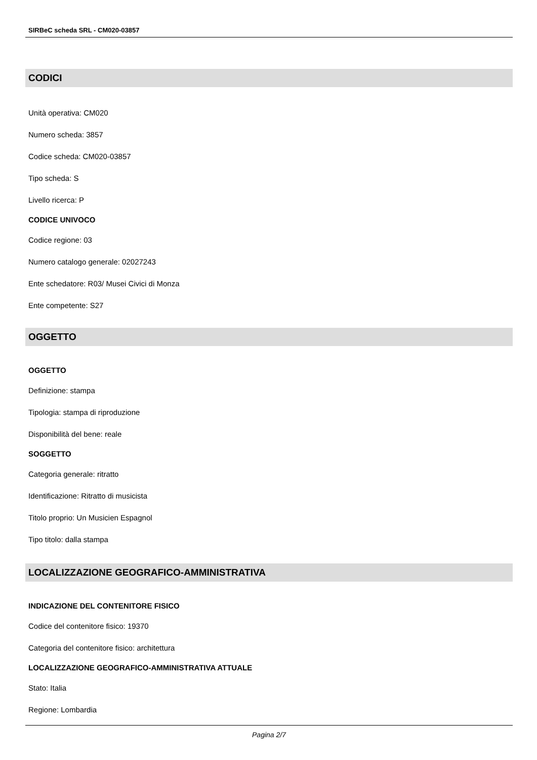SIRBeC scheda SRL - CM020-03857
CODICI
Unità operativa: CM020
Numero scheda: 3857
Codice scheda: CM020-03857
Tipo scheda: S
Livello ricerca: P
CODICE UNIVOCO
Codice regione: 03
Numero catalogo generale: 02027243
Ente schedatore: R03/ Musei Civici di Monza
Ente competente: S27
OGGETTO
OGGETTO
Definizione: stampa
Tipologia: stampa di riproduzione
Disponibilità del bene: reale
SOGGETTO
Categoria generale: ritratto
Identificazione: Ritratto di musicista
Titolo proprio: Un Musicien Espagnol
Tipo titolo: dalla stampa
LOCALIZZAZIONE GEOGRAFICO-AMMINISTRATIVA
INDICAZIONE DEL CONTENITORE FISICO
Codice del contenitore fisico: 19370
Categoria del contenitore fisico: architettura
LOCALIZZAZIONE GEOGRAFICO-AMMINISTRATIVA ATTUALE
Stato: Italia
Regione: Lombardia
Pagina 2/7